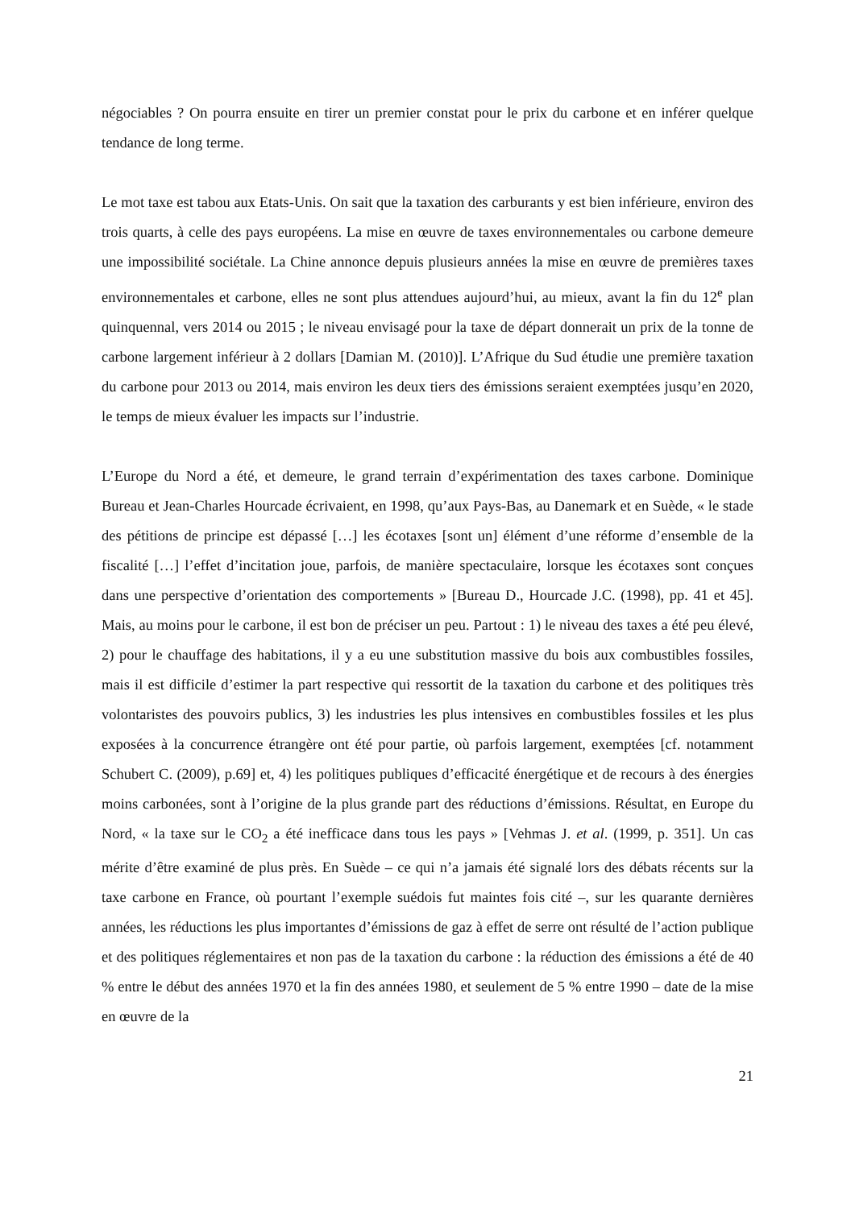négociables ? On pourra ensuite en tirer un premier constat pour le prix du carbone et en inférer quelque tendance de long terme.
Le mot taxe est tabou aux Etats-Unis. On sait que la taxation des carburants y est bien inférieure, environ des trois quarts, à celle des pays européens. La mise en œuvre de taxes environnementales ou carbone demeure une impossibilité sociétale. La Chine annonce depuis plusieurs années la mise en œuvre de premières taxes environnementales et carbone, elles ne sont plus attendues aujourd’hui, au mieux, avant la fin du 12<sup>e</sup> plan quinquennal, vers 2014 ou 2015 ; le niveau envisagé pour la taxe de départ donnerait un prix de la tonne de carbone largement inférieur à 2 dollars [Damian M. (2010)]. L’Afrique du Sud étudie une première taxation du carbone pour 2013 ou 2014, mais environ les deux tiers des émissions seraient exemptées jusqu’en 2020, le temps de mieux évaluer les impacts sur l’industrie.
L’Europe du Nord a été, et demeure, le grand terrain d’expérimentation des taxes carbone. Dominique Bureau et Jean-Charles Hourcade écrivaient, en 1998, qu’aux Pays-Bas, au Danemark et en Suède, « le stade des pétitions de principe est dépassé […] les écotaxes [sont un] élément d’une réforme d’ensemble de la fiscalité […] l’effet d’incitation joue, parfois, de manière spectaculaire, lorsque les écotaxes sont conçues dans une perspective d’orientation des comportements » [Bureau D., Hourcade J.C. (1998), pp. 41 et 45]. Mais, au moins pour le carbone, il est bon de préciser un peu. Partout : 1) le niveau des taxes a été peu élevé, 2) pour le chauffage des habitations, il y a eu une substitution massive du bois aux combustibles fossiles, mais il est difficile d’estimer la part respective qui ressortit de la taxation du carbone et des politiques très volontaristes des pouvoirs publics, 3) les industries les plus intensives en combustibles fossiles et les plus exposées à la concurrence étrangère ont été pour partie, où parfois largement, exemptées [cf. notamment Schubert C. (2009), p.69] et, 4) les politiques publiques d’efficacité énergétique et de recours à des énergies moins carbonées, sont à l’origine de la plus grande part des réductions d’émissions. Résultat, en Europe du Nord, « la taxe sur le CO<sub>2</sub> a été inefficace dans tous les pays » [Vehmas J. et al. (1999, p. 351]. Un cas mérite d’être examiné de plus près. En Suède – ce qui n’a jamais été signalé lors des débats récents sur la taxe carbone en France, où pourtant l’exemple suédois fut maintes fois cité –, sur les quarante dernières années, les réductions les plus importantes d’émissions de gaz à effet de serre ont résulté de l’action publique et des politiques réglementaires et non pas de la taxation du carbone : la réduction des émissions a été de 40 % entre le début des années 1970 et la fin des années 1980, et seulement de 5 % entre 1990 – date de la mise en œuvre de la
21